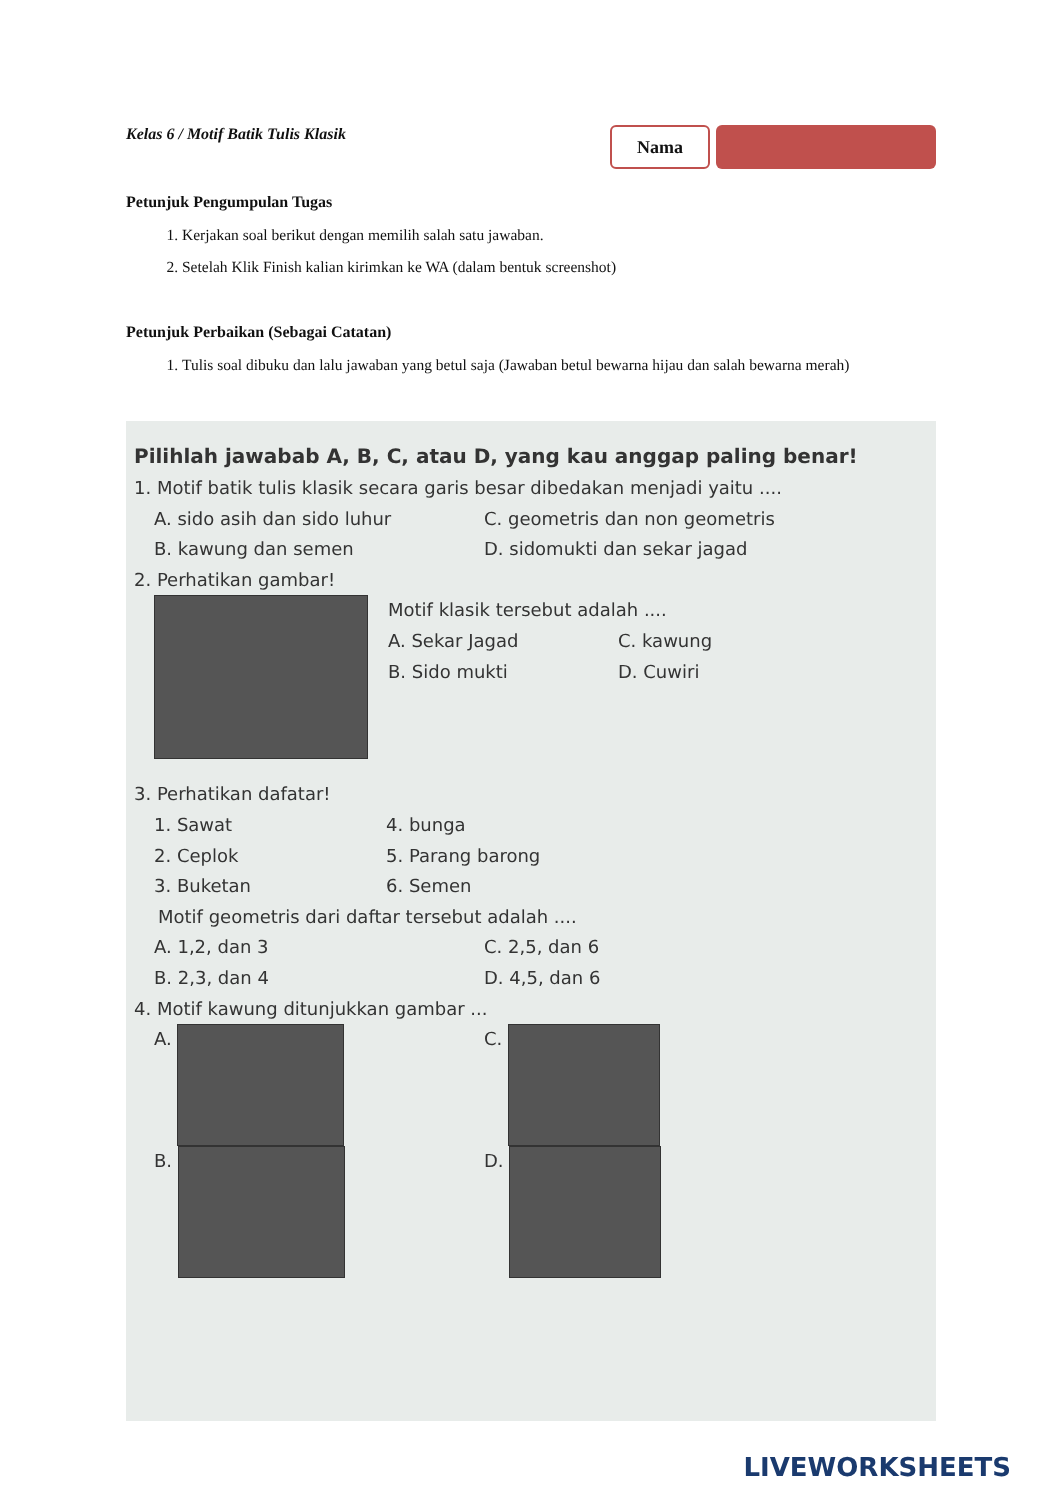Kelas 6 / Motif Batik Tulis Klasik
Nama
Petunjuk Pengumpulan Tugas
1. Kerjakan soal berikut dengan memilih salah satu jawaban.
2. Setelah Klik Finish kalian kirimkan ke WA (dalam bentuk screenshot)
Petunjuk Perbaikan (Sebagai Catatan)
1. Tulis soal dibuku dan lalu jawaban yang betul saja (Jawaban betul bewarna hijau dan salah bewarna merah)
Pilihlah jawabab A, B, C, atau D, yang kau anggap paling benar!
1. Motif batik tulis klasik secara garis besar dibedakan menjadi yaitu ....
A. sido asih dan sido luhur
C. geometris dan non geometris
B. kawung dan semen
D. sidomukti dan sekar jagad
2. Perhatikan gambar!
Motif klasik tersebut adalah ....
A. Sekar Jagad
C. kawung
B. Sido mukti
D. Cuwiri
3. Perhatikan dafatar!
1. Sawat
4. bunga
2. Ceplok
5. Parang barong
3. Buketan
6. Semen
Motif geometris dari daftar tersebut adalah ....
A. 1,2, dan 3
C. 2,5, dan 6
B. 2,3, dan 4
D. 4,5, dan 6
4. Motif kawung ditunjukkan gambar ...
A.
C.
B.
D.
LIVEWORKSHEETS